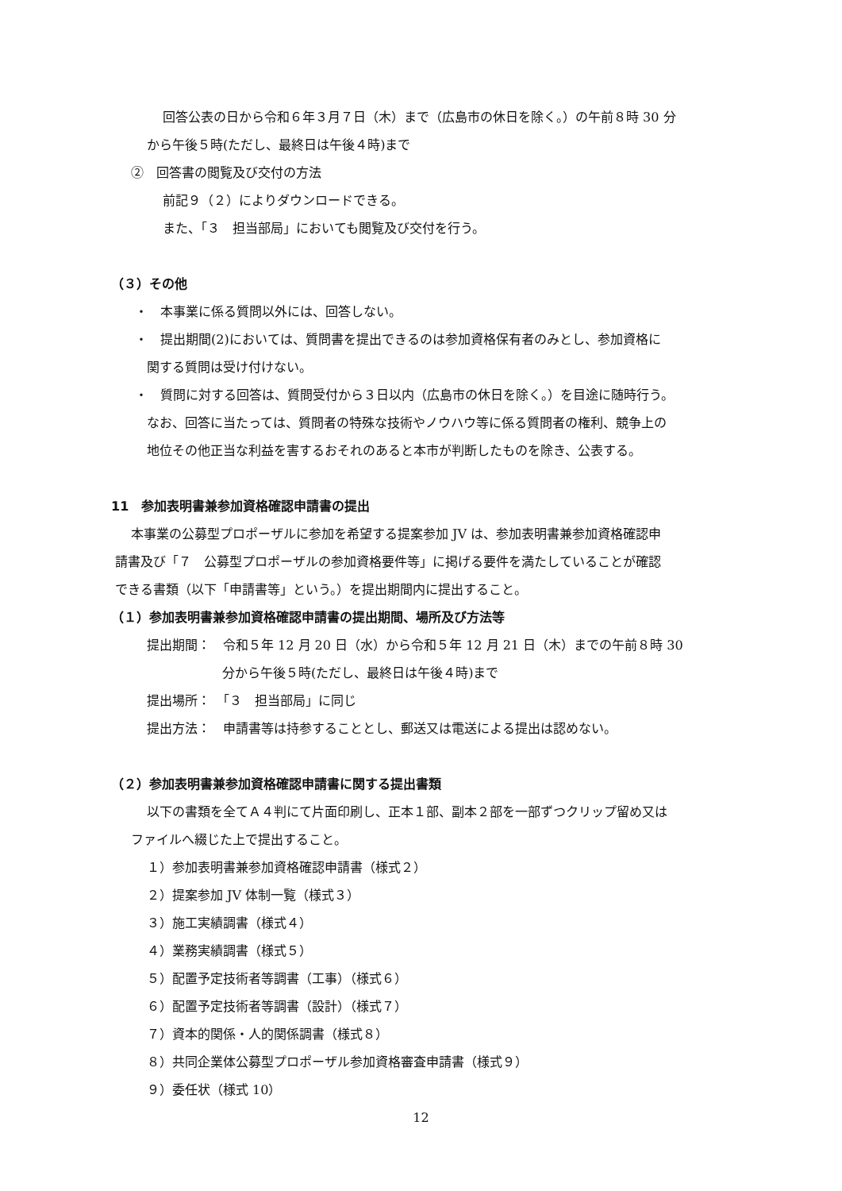回答公表の日から令和６年３月７日（木）まで（広島市の休日を除く。）の午前８時 30 分
から午後５時(ただし、最終日は午後４時)まで
②　回答書の閲覧及び交付の方法
前記９（２）によりダウンロードできる。
また、「３　担当部局」においても閲覧及び交付を行う。
（３）その他
・　本事業に係る質問以外には、回答しない。
・　提出期間(2)においては、質問書を提出できるのは参加資格保有者のみとし、参加資格に
関する質問は受け付けない。
・　質問に対する回答は、質問受付から３日以内（広島市の休日を除く。）を目途に随時行う。
なお、回答に当たっては、質問者の特殊な技術やノウハウ等に係る質問者の権利、競争上の
地位その他正当な利益を害するおそれのあると本市が判断したものを除き、公表する。
11　参加表明書兼参加資格確認申請書の提出
本事業の公募型プロポーザルに参加を希望する提案参加 JV は、参加表明書兼参加資格確認申
請書及び「７　公募型プロポーザルの参加資格要件等」に掲げる要件を満たしていることが確認
できる書類（以下「申請書等」という。）を提出期間内に提出すること。
（１）参加表明書兼参加資格確認申請書の提出期間、場所及び方法等
提出期間：　令和５年 12 月 20 日（水）から令和５年 12 月 21 日（木）までの午前８時 30
分から午後５時(ただし、最終日は午後４時)まで
提出場所：　「３　担当部局」に同じ
提出方法：　申請書等は持参することとし、郵送又は電送による提出は認めない。
（２）参加表明書兼参加資格確認申請書に関する提出書類
以下の書類を全てＡ４判にて片面印刷し、正本１部、副本２部を一部ずつクリップ留め又は
ファイルへ綴じた上で提出すること。
１）参加表明書兼参加資格確認申請書（様式２）
２）提案参加 JV 体制一覧（様式３）
３）施工実績調書（様式４）
４）業務実績調書（様式５）
５）配置予定技術者等調書（工事）（様式６）
６）配置予定技術者等調書（設計）（様式７）
７）資本的関係・人的関係調書（様式８）
８）共同企業体公募型プロポーザル参加資格審査申請書（様式９）
９）委任状（様式 10）
12